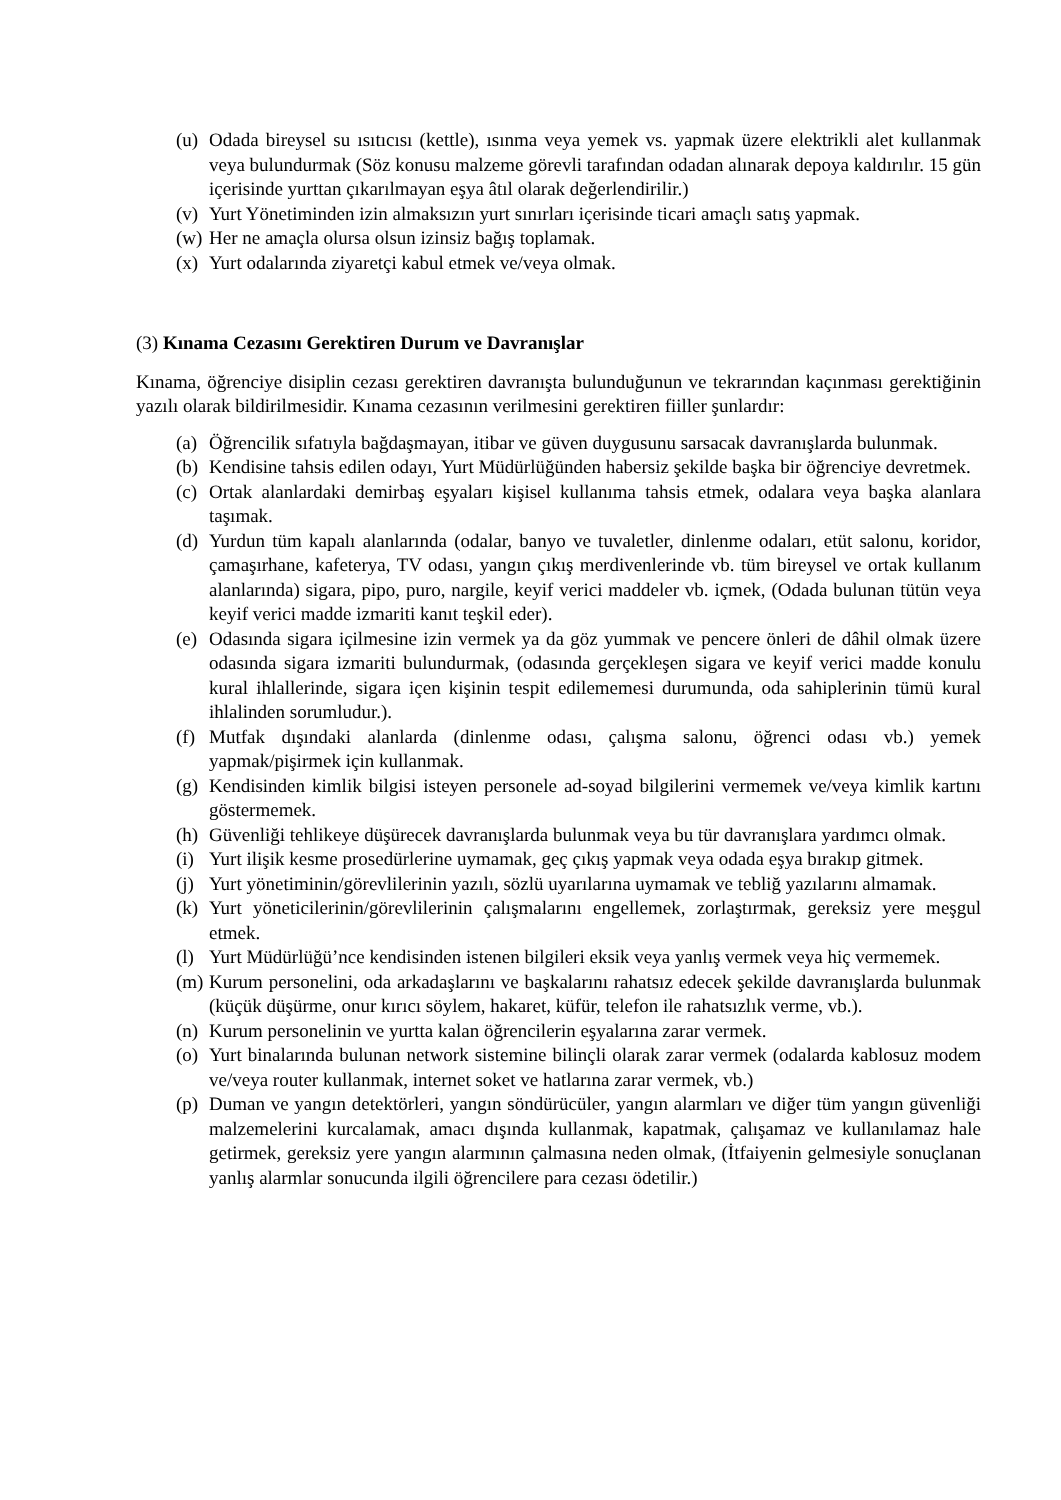(u) Odada bireysel su ısıtıcısı (kettle), ısınma veya yemek vs. yapmak üzere elektrikli alet kullanmak veya bulundurmak (Söz konusu malzeme görevli tarafından odadan alınarak depoya kaldırılır. 15 gün içerisinde yurttan çıkarılmayan eşya âtıl olarak değerlendirilir.)
(v) Yurt Yönetiminden izin almaksızın yurt sınırları içerisinde ticari amaçlı satış yapmak.
(w) Her ne amaçla olursa olsun izinsiz bağış toplamak.
(x) Yurt odalarında ziyaretçi kabul etmek ve/veya olmak.
(3) Kınama Cezasını Gerektiren Durum ve Davranışlar
Kınama, öğrenciye disiplin cezası gerektiren davranışta bulunduğunun ve tekrarından kaçınması gerektiğinin yazılı olarak bildirilmesidir. Kınama cezasının verilmesini gerektiren fiiller şunlardır:
(a) Öğrencilik sıfatıyla bağdaşmayan, itibar ve güven duygusunu sarsacak davranışlarda bulunmak.
(b) Kendisine tahsis edilen odayı, Yurt Müdürlüğünden habersiz şekilde başka bir öğrenciye devretmek.
(c) Ortak alanlardaki demirbaş eşyaları kişisel kullanıma tahsis etmek, odalara veya başka alanlara taşımak.
(d) Yurdun tüm kapalı alanlarında (odalar, banyo ve tuvaletler, dinlenme odaları, etüt salonu, koridor, çamaşırhane, kafeterya, TV odası, yangın çıkış merdivenlerinde vb. tüm bireysel ve ortak kullanım alanlarında) sigara, pipo, puro, nargile, keyif verici maddeler vb. içmek, (Odada bulunan tütün veya keyif verici madde izmariti kanıt teşkil eder).
(e) Odasında sigara içilmesine izin vermek ya da göz yummak ve pencere önleri de dâhil olmak üzere odasında sigara izmariti bulundurmak, (odasında gerçekleşen sigara ve keyif verici madde konulu kural ihlallerinde, sigara içen kişinin tespit edilememesi durumunda, oda sahiplerinin tümü kural ihlalinden sorumludur.).
(f) Mutfak dışındaki alanlarda (dinlenme odası, çalışma salonu, öğrenci odası vb.) yemek yapmak/pişirmek için kullanmak.
(g) Kendisinden kimlik bilgisi isteyen personele ad-soyad bilgilerini vermemek ve/veya kimlik kartını göstermemek.
(h) Güvenliği tehlikeye düşürecek davranışlarda bulunmak veya bu tür davranışlara yardımcı olmak.
(i) Yurt ilişik kesme prosedürlerine uymamak, geç çıkış yapmak veya odada eşya bırakıp gitmek.
(j) Yurt yönetiminin/görevlilerinin yazılı, sözlü uyarılarına uymamak ve tebliğ yazılarını almamak.
(k) Yurt yöneticilerinin/görevlilerinin çalışmalarını engellemek, zorlaştırmak, gereksiz yere meşgul etmek.
(l) Yurt Müdürlüğü’nce kendisinden istenen bilgileri eksik veya yanlış vermek veya hiç vermemek.
(m) Kurum personelini, oda arkadaşlarını ve başkalarını rahatsız edecek şekilde davranışlarda bulunmak (küçük düşürme, onur kırıcı söylem, hakaret, küfür, telefon ile rahatsızlık verme, vb.).
(n) Kurum personelinin ve yurtta kalan öğrencilerin eşyalarına zarar vermek.
(o) Yurt binalarında bulunan network sistemine bilinçli olarak zarar vermek (odalarda kablosuz modem ve/veya router kullanmak, internet soket ve hatlarına zarar vermek, vb.)
(p) Duman ve yangın detektörleri, yangın söndürücüler, yangın alarmları ve diğer tüm yangın güvenliği malzemelerini kurcalamak, amacı dışında kullanmak, kapatmak, çalışamaz ve kullanılamaz hale getirmek, gereksiz yere yangın alarmının çalmasına neden olmak, (İtfaiyenin gelmesiyle sonuçlanan yanlış alarmlar sonucunda ilgili öğrencilere para cezası ödetilir.)